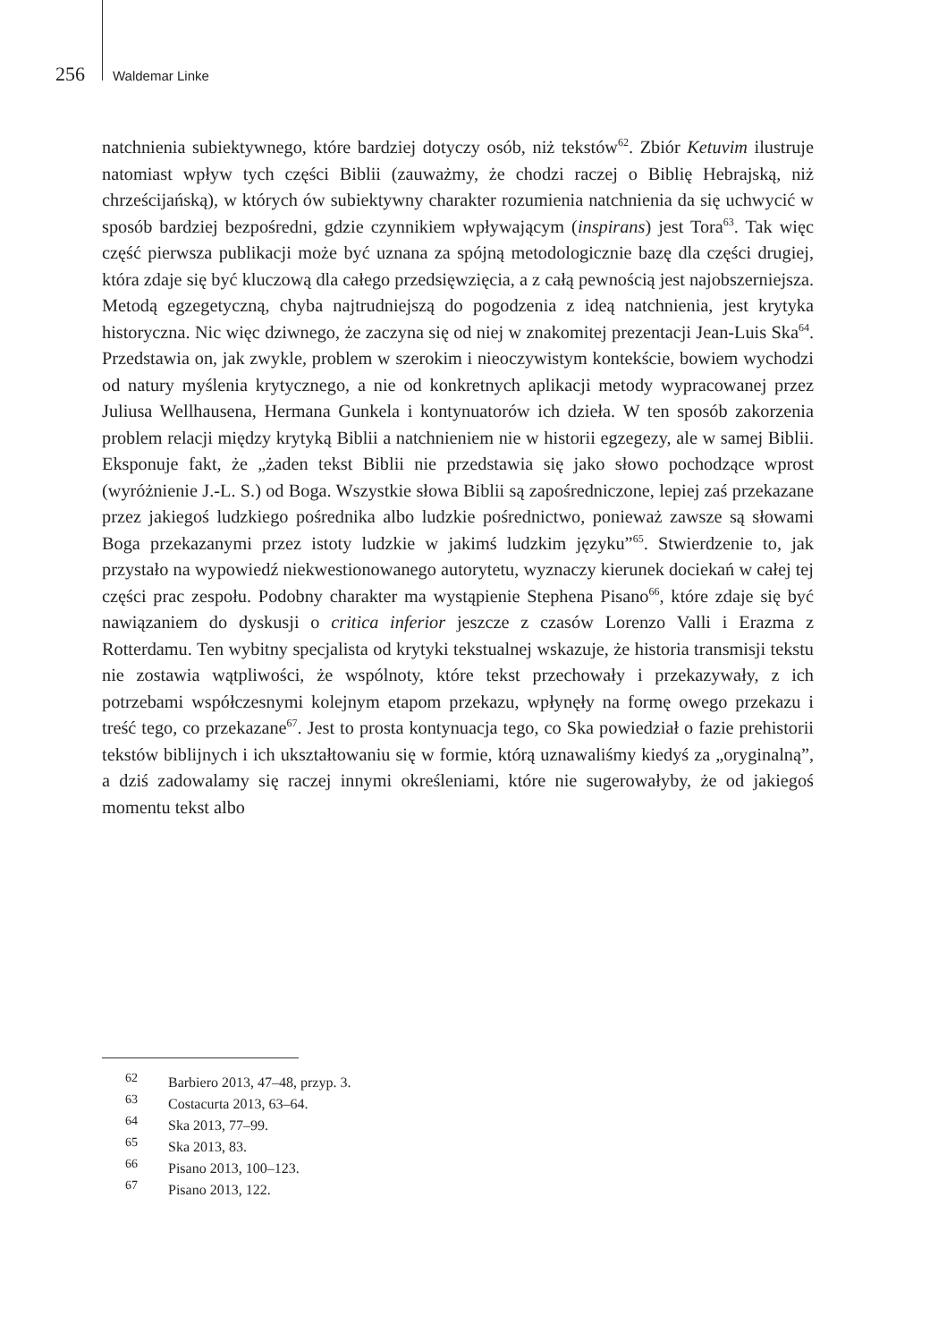256 Waldemar Linke
natchnienia subiektywnego, które bardziej dotyczy osób, niż tekstów<sup>62</sup>. Zbiór Ketuvim ilustruje natomiast wpływ tych części Biblii (zauważmy, że chodzi raczej o Biblię Hebrajską, niż chrześcijańską), w których ów subiektywny charakter rozumienia natchnienia da się uchwycić w sposób bardziej bezpośredni, gdzie czynnikiem wpływającym (inspirans) jest Tora<sup>63</sup>. Tak więc część pierwsza publikacji może być uznana za spójną metodologicznie bazę dla części drugiej, która zdaje się być kluczową dla całego przedsięwzięcia, a z całą pewnością jest najobszerniejsza. Metodą egzegetyczną, chyba najtrudniejszą do pogodzenia z ideą natchnienia, jest krytyka historyczna. Nic więc dziwnego, że zaczyna się od niej w znakomitej prezentacji Jean-Luis Ska<sup>64</sup>. Przedstawia on, jak zwykle, problem w szerokim i nieoczywistym kontekście, bowiem wychodzi od natury myślenia krytycznego, a nie od konkretnych aplikacji metody wypracowanej przez Juliusa Wellhausena, Hermana Gunkela i kontynuatorów ich dzieła. W ten sposób zakorzenia problem relacji między krytyką Biblii a natchnieniem nie w historii egzegezy, ale w samej Biblii. Eksponuje fakt, że „żaden tekst Biblii nie przedstawia się jako słowo pochodzące wprost (wyróżnienie J.-L. S.) od Boga. Wszystkie słowa Biblii są zapośredniczone, lepiej zaś przekazane przez jakiegoś ludzkiego pośrednika albo ludzkie pośrednictwo, ponieważ zawsze są słowami Boga przekazanymi przez istoty ludzkie w jakimś ludzkim języku”<sup>65</sup>. Stwierdzenie to, jak przystało na wypowiedź niekwestionowanego autorytetu, wyznaczy kierunek dociekań w całej tej części prac zespołu. Podobny charakter ma wystąpienie Stephena Pisano<sup>66</sup>, które zdaje się być nawiązaniem do dyskusji o critica inferior jeszcze z czasów Lorenzo Valli i Erazma z Rotterdamu. Ten wybitny specjalista od krytyki tekstualnej wskazuje, że historia transmisji tekstu nie zostawia wątpliwości, że wspólnoty, które tekst przechowały i przekazywały, z ich potrzebami współczesnymi kolejnym etapom przekazu, wpłynęły na formę owego przekazu i treść tego, co przekazane<sup>67</sup>. Jest to prosta kontynuacja tego, co Ska powiedział o fazie prehistorii tekstów biblijnych i ich ukształtowaniu się w formie, którą uznawaliśmy kiedyś za „oryginalną”, a dziś zadowalamy się raczej innymi określeniami, które nie sugerowałyby, że od jakiegoś momentu tekst albo
<sup>62</sup> Barbiero 2013, 47–48, przyp. 3.
<sup>63</sup> Costacurta 2013, 63–64.
<sup>64</sup> Ska 2013, 77–99.
<sup>65</sup> Ska 2013, 83.
<sup>66</sup> Pisano 2013, 100–123.
<sup>67</sup> Pisano 2013, 122.